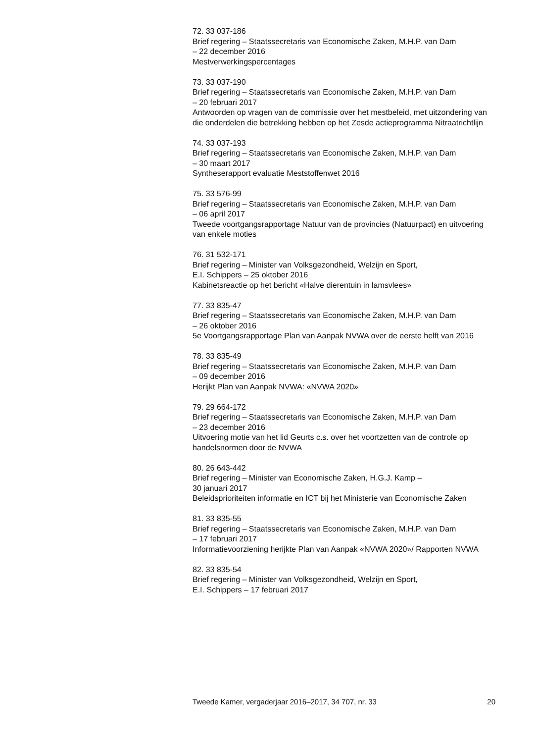72. 33 037-186
Brief regering – Staatssecretaris van Economische Zaken, M.H.P. van Dam
– 22 december 2016
Mestverwerkingspercentages
73. 33 037-190
Brief regering – Staatssecretaris van Economische Zaken, M.H.P. van Dam
– 20 februari 2017
Antwoorden op vragen van de commissie over het mestbeleid, met uitzondering van die onderdelen die betrekking hebben op het Zesde actieprogramma Nitraatrichtlijn
74. 33 037-193
Brief regering – Staatssecretaris van Economische Zaken, M.H.P. van Dam
– 30 maart 2017
Syntheserapport evaluatie Meststoffenwet 2016
75. 33 576-99
Brief regering – Staatssecretaris van Economische Zaken, M.H.P. van Dam
– 06 april 2017
Tweede voortgangsrapportage Natuur van de provincies (Natuurpact) en uitvoering van enkele moties
76. 31 532-171
Brief regering – Minister van Volksgezondheid, Welzijn en Sport,
E.I. Schippers – 25 oktober 2016
Kabinetsreactie op het bericht «Halve dierentuin in lamsvlees»
77. 33 835-47
Brief regering – Staatssecretaris van Economische Zaken, M.H.P. van Dam
– 26 oktober 2016
5e Voortgangsrapportage Plan van Aanpak NVWA over de eerste helft van 2016
78. 33 835-49
Brief regering – Staatssecretaris van Economische Zaken, M.H.P. van Dam
– 09 december 2016
Herijkt Plan van Aanpak NVWA: «NVWA 2020»
79. 29 664-172
Brief regering – Staatssecretaris van Economische Zaken, M.H.P. van Dam
– 23 december 2016
Uitvoering motie van het lid Geurts c.s. over het voortzetten van de controle op handelsnormen door de NVWA
80. 26 643-442
Brief regering – Minister van Economische Zaken, H.G.J. Kamp –
30 januari 2017
Beleidsprioriteiten informatie en ICT bij het Ministerie van Economische Zaken
81. 33 835-55
Brief regering – Staatssecretaris van Economische Zaken, M.H.P. van Dam
– 17 februari 2017
Informatievoorziening herijkte Plan van Aanpak «NVWA 2020»/ Rapporten NVWA
82. 33 835-54
Brief regering – Minister van Volksgezondheid, Welzijn en Sport,
E.I. Schippers – 17 februari 2017
Tweede Kamer, vergaderjaar 2016–2017, 34 707, nr. 33 20